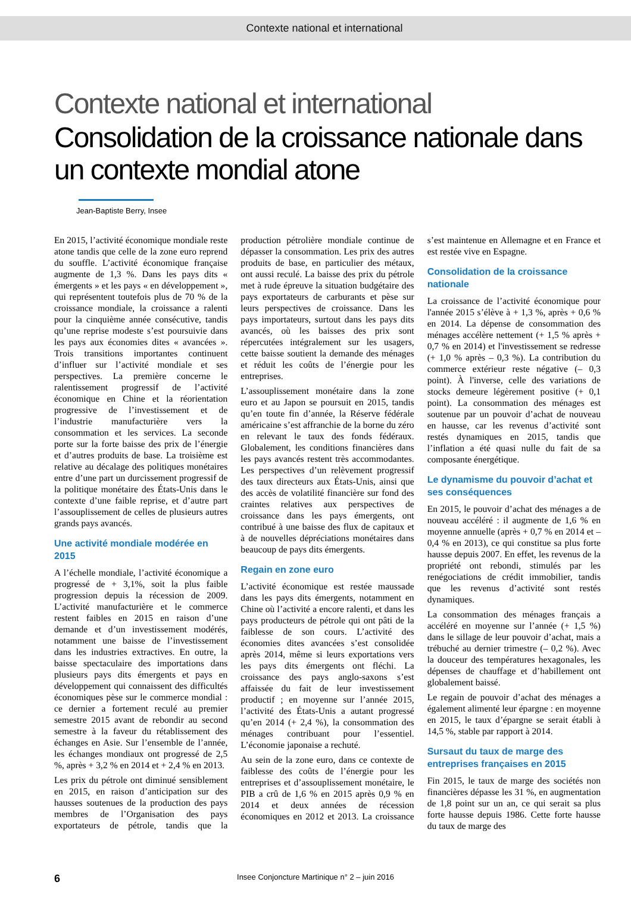Contexte national et international
Contexte national et international
Consolidation de la croissance nationale dans un contexte mondial atone
Jean-Baptiste Berry, Insee
En 2015, l’activité économique mondiale reste atone tandis que celle de la zone euro reprend du souffle. L’activité économique française augmente de 1,3 %. Dans les pays dits « émergents » et les pays « en développement », qui représentent toutefois plus de 70 % de la croissance mondiale, la croissance a ralenti pour la cinquième année consécutive, tandis qu’une reprise modeste s’est poursuivie dans les pays aux économies dites « avancées ». Trois transitions importantes continuent d’influer sur l’activité mondiale et ses perspectives. La première concerne le ralentissement progressif de l’activité économique en Chine et la réorientation progressive de l’investissement et de l’industrie manufacturière vers la consommation et les services. La seconde porte sur la forte baisse des prix de l’énergie et d’autres produits de base. La troisième est relative au décalage des politiques monétaires entre d’une part un durcissement progressif de la politique monétaire des États-Unis dans le contexte d’une faible reprise, et d’autre part l’assouplissement de celles de plusieurs autres grands pays avancés.
Une activité mondiale modérée en 2015
A l’échelle mondiale, l’activité économique a progressé de + 3,1%, soit la plus faible progression depuis la récession de 2009. L’activité manufacturière et le commerce restent faibles en 2015 en raison d’une demande et d’un investissement modérés, notamment une baisse de l’investissement dans les industries extractives. En outre, la baisse spectaculaire des importations dans plusieurs pays dits émergents et pays en développement qui connaissent des difficultés économiques pèse sur le commerce mondial : ce dernier a fortement reculé au premier semestre 2015 avant de rebondir au second semestre à la faveur du rétablissement des échanges en Asie. Sur l’ensemble de l’année, les échanges mondiaux ont progressé de 2,5 %, après + 3,2 % en 2014 et + 2,4 % en 2013.
Les prix du pétrole ont diminué sensiblement en 2015, en raison d’anticipation sur des hausses soutenues de la production des pays membres de l’Organisation des pays exportateurs de pétrole, tandis que la production pétrolière mondiale continue de dépasser la consommation. Les prix des autres produits de base, en particulier des métaux, ont aussi reculé. La baisse des prix du pétrole met à rude épreuve la situation budgétaire des pays exportateurs de carburants et pèse sur leurs perspectives de croissance. Dans les pays importateurs, surtout dans les pays dits avancés, où les baisses des prix sont répercutées intégralement sur les usagers, cette baisse soutient la demande des ménages et réduit les coûts de l’énergie pour les entreprises.
L’assouplissement monétaire dans la zone euro et au Japon se poursuit en 2015, tandis qu’en toute fin d’année, la Réserve fédérale américaine s’est affranchie de la borne du zéro en relevant le taux des fonds fédéraux. Globalement, les conditions financières dans les pays avancés restent très accommodantes. Les perspectives d’un relèvement progressif des taux directeurs aux États-Unis, ainsi que des accès de volatilité financière sur fond des craintes relatives aux perspectives de croissance dans les pays émergents, ont contribué à une baisse des flux de capitaux et à de nouvelles dépréciations monétaires dans beaucoup de pays dits émergents.
Regain en zone euro
L’activité économique est restée maussade dans les pays dits émergents, notamment en Chine où l’activité a encore ralenti, et dans les pays producteurs de pétrole qui ont pâti de la faiblesse de son cours. L’activité des économies dites avancées s’est consolidée après 2014, même si leurs exportations vers les pays dits émergents ont fléchi. La croissance des pays anglo-saxons s’est affaissée du fait de leur investissement productif ; en moyenne sur l’année 2015, l’activité des États-Unis a autant progressé qu’en 2014 (+ 2,4 %), la consommation des ménages contribuant pour l’essentiel. L’économie japonaise a rechuté.
Au sein de la zone euro, dans ce contexte de faiblesse des coûts de l’énergie pour les entreprises et d’assouplissement monétaire, le PIB a crû de 1,6 % en 2015 après 0,9 % en 2014 et deux années de récession économiques en 2012 et 2013. La croissance s’est maintenue en Allemagne et en France et est restée vive en Espagne.
Consolidation de la croissance nationale
La croissance de l’activité économique pour l'année 2015 s’élève à + 1,3 %, après + 0,6 % en 2014. La dépense de consommation des ménages accélère nettement (+ 1,5 % après + 0,7 % en 2014) et l'investissement se redresse (+ 1,0 % après – 0,3 %). La contribution du commerce extérieur reste négative (– 0,3 point). À l'inverse, celle des variations de stocks demeure légèrement positive (+ 0,1 point). La consommation des ménages est soutenue par un pouvoir d’achat de nouveau en hausse, car les revenus d’activité sont restés dynamiques en 2015, tandis que l’inflation a été quasi nulle du fait de sa composante énergétique.
Le dynamisme du pouvoir d’achat et ses conséquences
En 2015, le pouvoir d’achat des ménages a de nouveau accéléré : il augmente de 1,6 % en moyenne annuelle (après + 0,7 % en 2014 et – 0,4 % en 2013), ce qui constitue sa plus forte hausse depuis 2007. En effet, les revenus de la propriété ont rebondi, stimulés par les renégociations de crédit immobilier, tandis que les revenus d’activité sont restés dynamiques.
La consommation des ménages français a accéléré en moyenne sur l’année (+ 1,5 %) dans le sillage de leur pouvoir d’achat, mais a trébuché au dernier trimestre (– 0,2 %). Avec la douceur des températures hexagonales, les dépenses de chauffage et d’habillement ont globalement baissé.
Le regain de pouvoir d’achat des ménages a également alimenté leur épargne : en moyenne en 2015, le taux d’épargne se serait établi à 14,5 %, stable par rapport à 2014.
Sursaut du taux de marge des entreprises françaises en 2015
Fin 2015, le taux de marge des sociétés non financières dépasse les 31 %, en augmentation de 1,8 point sur un an, ce qui serait sa plus forte hausse depuis 1986. Cette forte hausse du taux de marge des
6 Insee Conjoncture Martinique n° 2 – juin 2016